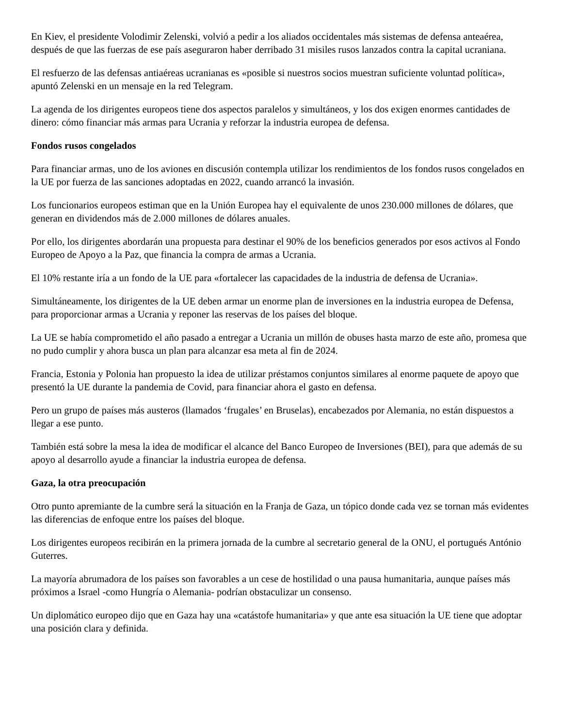En Kiev, el presidente Volodimir Zelenski, volvió a pedir a los aliados occidentales más sistemas de defensa anteaérea, después de que las fuerzas de ese país aseguraron haber derribado 31 misiles rusos lanzados contra la capital ucraniana.
El resfuerzo de las defensas antiaéreas ucranianas es «posible si nuestros socios muestran suficiente voluntad política», apuntó Zelenski en un mensaje en la red Telegram.
La agenda de los dirigentes europeos tiene dos aspectos paralelos y simultáneos, y los dos exigen enormes cantidades de dinero: cómo financiar más armas para Ucrania y reforzar la industria europea de defensa.
Fondos rusos congelados
Para financiar armas, uno de los aviones en discusión contempla utilizar los rendimientos de los fondos rusos congelados en la UE por fuerza de las sanciones adoptadas en 2022, cuando arrancó la invasión.
Los funcionarios europeos estiman que en la Unión Europea hay el equivalente de unos 230.000 millones de dólares, que generan en dividendos más de 2.000 millones de dólares anuales.
Por ello, los dirigentes abordarán una propuesta para destinar el 90% de los beneficios generados por esos activos al Fondo Europeo de Apoyo a la Paz, que financia la compra de armas a Ucrania.
El 10% restante iría a un fondo de la UE para «fortalecer las capacidades de la industria de defensa de Ucrania».
Simultáneamente, los dirigentes de la UE deben armar un enorme plan de inversiones en la industria europea de Defensa, para proporcionar armas a Ucrania y reponer las reservas de los países del bloque.
La UE se había comprometido el año pasado a entregar a Ucrania un millón de obuses hasta marzo de este año, promesa que no pudo cumplir y ahora busca un plan para alcanzar esa meta al fin de 2024.
Francia, Estonia y Polonia han propuesto la idea de utilizar préstamos conjuntos similares al enorme paquete de apoyo que presentó la UE durante la pandemia de Covid, para financiar ahora el gasto en defensa.
Pero un grupo de países más austeros (llamados ‘frugales’ en Bruselas), encabezados por Alemania, no están dispuestos a llegar a ese punto.
También está sobre la mesa la idea de modificar el alcance del Banco Europeo de Inversiones (BEI), para que además de su apoyo al desarrollo ayude a financiar la industria europea de defensa.
Gaza, la otra preocupación
Otro punto apremiante de la cumbre será la situación en la Franja de Gaza, un tópico donde cada vez se tornan más evidentes las diferencias de enfoque entre los países del bloque.
Los dirigentes europeos recibirán en la primera jornada de la cumbre al secretario general de la ONU, el portugués António Guterres.
La mayoría abrumadora de los países son favorables a un cese de hostilidad o una pausa humanitaria, aunque países más próximos a Israel -como Hungría o Alemania- podrían obstaculizar un consenso.
Un diplomático europeo dijo que en Gaza hay una «catástofe humanitaria» y que ante esa situación la UE tiene que adoptar una posición clara y definida.